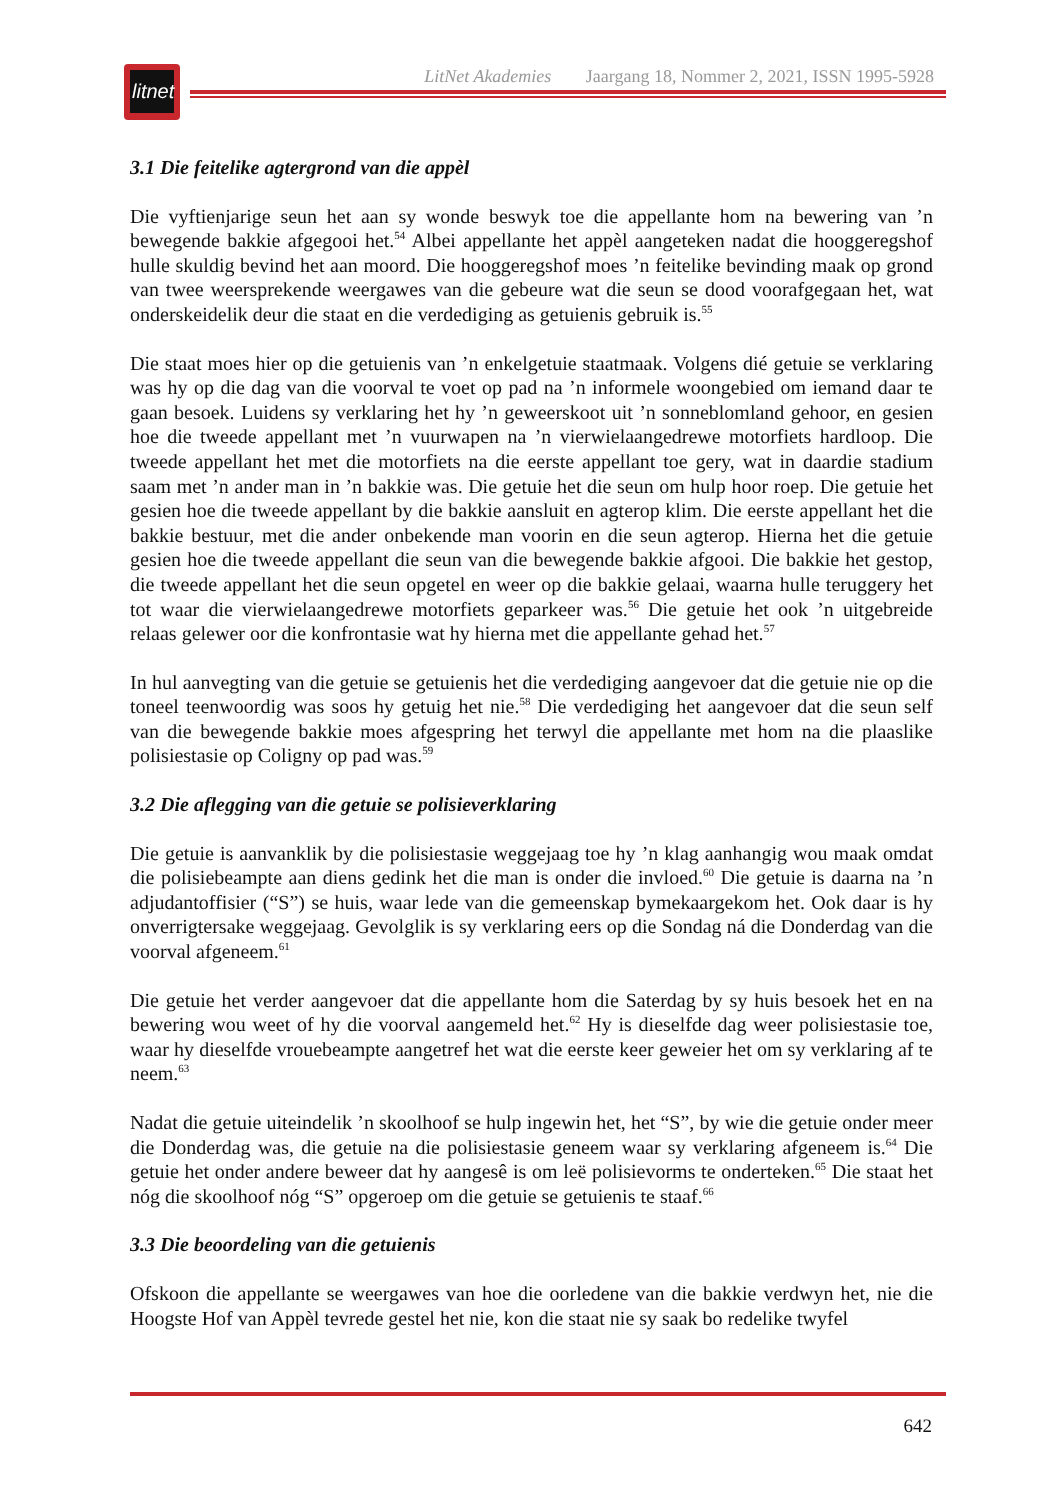litnet
LitNet Akademies Jaargang 18, Nommer 2, 2021, ISSN 1995-5928
3.1 Die feitelike agtergrond van die appèl
Die vyftienjarige seun het aan sy wonde beswyk toe die appellante hom na bewering van ’n bewegende bakkie afgegooi het.<sup>54</sup> Albei appellante het appèl aangeteken nadat die hooggeregshof hulle skuldig bevind het aan moord. Die hooggeregshof moes ’n feitelike bevinding maak op grond van twee weersprekende weergawes van die gebeure wat die seun se dood voorafgegaan het, wat onderskeidelik deur die staat en die verdediging as getuienis gebruik is.<sup>55</sup>
Die staat moes hier op die getuienis van ’n enkelgetuie staatmaak. Volgens dié getuie se verklaring was hy op die dag van die voorval te voet op pad na ’n informele woongebied om iemand daar te gaan besoek. Luidens sy verklaring het hy ’n geweerskoot uit ’n sonneblomland gehoor, en gesien hoe die tweede appellant met ’n vuurwapen na ’n vierwielaangedrewe motorfiets hardloop. Die tweede appellant het met die motorfiets na die eerste appellant toe gery, wat in daardie stadium saam met ’n ander man in ’n bakkie was. Die getuie het die seun om hulp hoor roep. Die getuie het gesien hoe die tweede appellant by die bakkie aansluit en agterop klim. Die eerste appellant het die bakkie bestuur, met die ander onbekende man voorin en die seun agterop. Hierna het die getuie gesien hoe die tweede appellant die seun van die bewegende bakkie afgooi. Die bakkie het gestop, die tweede appellant het die seun opgetel en weer op die bakkie gelaai, waarna hulle teruggery het tot waar die vierwielaangedrewe motorfiets geparkeer was.<sup>56</sup> Die getuie het ook ’n uitgebreide relaas gelewer oor die konfrontasie wat hy hierna met die appellante gehad het.<sup>57</sup>
In hul aanvegting van die getuie se getuienis het die verdediging aangevoer dat die getuie nie op die toneel teenwoordig was soos hy getuig het nie.<sup>58</sup> Die verdediging het aangevoer dat die seun self van die bewegende bakkie moes afgespring het terwyl die appellante met hom na die plaaslike polisiestasie op Coligny op pad was.<sup>59</sup>
3.2 Die aflegging van die getuie se polisieverklaring
Die getuie is aanvanklik by die polisiestasie weggejaag toe hy ’n klag aanhangig wou maak omdat die polisiebeampte aan diens gedink het die man is onder die invloed.<sup>60</sup> Die getuie is daarna na ’n adjudantoffisier (“S”) se huis, waar lede van die gemeenskap bymekaargekom het. Ook daar is hy onverrigtersake weggejaag. Gevolglik is sy verklaring eers op die Sondag ná die Donderdag van die voorval afgeneem.<sup>61</sup>
Die getuie het verder aangevoer dat die appellante hom die Saterdag by sy huis besoek het en na bewering wou weet of hy die voorval aangemeld het.<sup>62</sup> Hy is dieselfde dag weer polisiestasie toe, waar hy dieselfde vrouebeampte aangetref het wat die eerste keer geweier het om sy verklaring af te neem.<sup>63</sup>
Nadat die getuie uiteindelik ’n skoolhoof se hulp ingewin het, het “S”, by wie die getuie onder meer die Donderdag was, die getuie na die polisiestasie geneem waar sy verklaring afgeneem is.<sup>64</sup> Die getuie het onder andere beweer dat hy aangesê is om leë polisievorms te onderteken.<sup>65</sup> Die staat het nóg die skoolhoof nóg “S” opgeroep om die getuie se getuienis te staaf.<sup>66</sup>
3.3 Die beoordeling van die getuienis
Ofskoon die appellante se weergawes van hoe die oorledene van die bakkie verdwyn het, nie die Hoogste Hof van Appèl tevrede gestel het nie, kon die staat nie sy saak bo redelike twyfel
642